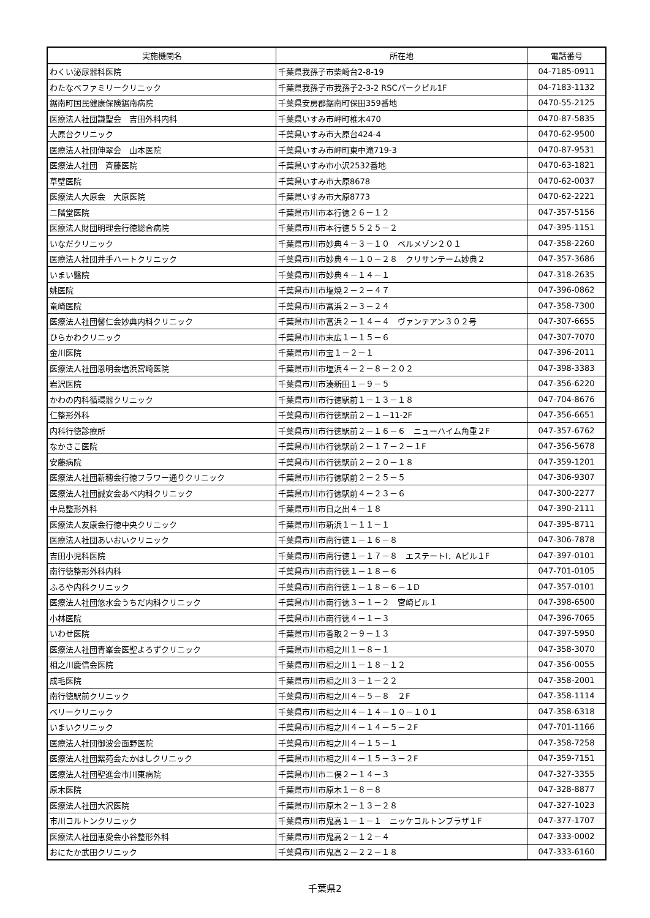| 実施機関名 | 所在地 | 電話番号 |
| --- | --- | --- |
| わくい泌尿器科医院 | 千葉県我孫子市柴崎台2-8-19 | 04-7185-0911 |
| わたなべファミリークリニック | 千葉県我孫子市我孫子2-3-2 RSCパークビル1F | 04-7183-1132 |
| 鋸南町国民健康保険鋸南病院 | 千葉県安房郡鋸南町保田359番地 | 0470-55-2125 |
| 医療法人社団謙聖会 吉田外科内科 | 千葉県いすみ市岬町椎木470 | 0470-87-5835 |
| 大原台クリニック | 千葉県いすみ市大原台424-4 | 0470-62-9500 |
| 医療法人社団伸翠会 山本医院 | 千葉県いすみ市岬町東中滝719-3 | 0470-87-9531 |
| 医療法人社団 斉藤医院 | 千葉県いすみ市小沢2532番地 | 0470-63-1821 |
| 草壁医院 | 千葉県いすみ市大原8678 | 0470-62-0037 |
| 医療法人大原会 大原医院 | 千葉県いすみ市大原8773 | 0470-62-2221 |
| 二階堂医院 | 千葉県市川市本行徳２６－１２ | 047-357-5156 |
| 医療法人財団明理会行徳総合病院 | 千葉県市川市本行徳５５２５－２ | 047-395-1151 |
| いなだクリニック | 千葉県市川市妙典４－３－１０ ベルメゾン２０１ | 047-358-2260 |
| 医療法人社団井手ハートクリニック | 千葉県市川市妙典４－１０－２８ クリサンテーム妙典２ | 047-357-3686 |
| いまい醫院 | 千葉県市川市妙典４－１４－１ | 047-318-2635 |
| 姚医院 | 千葉県市川市塩焼２－２－４７ | 047-396-0862 |
| 竜崎医院 | 千葉県市川市富浜２－３－２４ | 047-358-7300 |
| 医療法人社団馨仁会妙典内科クリニック | 千葉県市川市富浜２－１４－４ ヴァンテアン３０２号 | 047-307-6655 |
| ひらかわクリニック | 千葉県市川市末広１－１５－６ | 047-307-7070 |
| 金川医院 | 千葉県市川市宝１－２－１ | 047-396-2011 |
| 医療法人社団恩明会塩浜宮崎医院 | 千葉県市川市塩浜４－２－８－２０２ | 047-398-3383 |
| 岩沢医院 | 千葉県市川市湊新田１－９－５ | 047-356-6220 |
| かわの内科循環器クリニック | 千葉県市川市行徳駅前１－１３－１８ | 047-704-8676 |
| 仁整形外科 | 千葉県市川市行徳駅前２－１－11-2F | 047-356-6651 |
| 内科行徳診療所 | 千葉県市川市行徳駅前２－１６－６ ニューハイム角重２F | 047-357-6762 |
| なかさこ医院 | 千葉県市川市行徳駅前２－１７－２－１F | 047-356-5678 |
| 安藤病院 | 千葉県市川市行徳駅前２－２０－１８ | 047-359-1201 |
| 医療法人社団新穂会行徳フラワー通りクリニック | 千葉県市川市行徳駅前２－２５－５ | 047-306-9307 |
| 医療法人社団誠安会あべ内科クリニック | 千葉県市川市行徳駅前４－２３－６ | 047-300-2277 |
| 中島整形外科 | 千葉県市川市日之出４－１８ | 047-390-2111 |
| 医療法人友康会行徳中央クリニック | 千葉県市川市新浜１－１１－１ | 047-395-8711 |
| 医療法人社団あいおいクリニック | 千葉県市川市南行徳１－１６－８ | 047-306-7878 |
| 吉田小児科医院 | 千葉県市川市南行徳１－１７－８ エステートI．Aビル１F | 047-397-0101 |
| 南行徳整形外科内科 | 千葉県市川市南行徳１－１８－６ | 047-701-0105 |
| ふるや内科クリニック | 千葉県市川市南行徳１－１８－６－１D | 047-357-0101 |
| 医療法人社団悠水会うちだ内科クリニック | 千葉県市川市南行徳３－１－２ 宮崎ビル１ | 047-398-6500 |
| 小林医院 | 千葉県市川市南行徳４－１－３ | 047-396-7065 |
| いわせ医院 | 千葉県市川市香取２－９－１３ | 047-397-5950 |
| 医療法人社団青峯会医聖よろずクリニック | 千葉県市川市相之川１－８－１ | 047-358-3070 |
| 相之川慶信会医院 | 千葉県市川市相之川１－１８－１２ | 047-356-0055 |
| 成毛医院 | 千葉県市川市相之川３－１－２２ | 047-358-2001 |
| 南行徳駅前クリニック | 千葉県市川市相之川４－５－８ ２F | 047-358-1114 |
| ベリークリニック | 千葉県市川市相之川４－１４－１０－１０１ | 047-358-6318 |
| いまいクリニック | 千葉県市川市相之川４－１４－５－２F | 047-701-1166 |
| 医療法人社団御波会面野医院 | 千葉県市川市相之川４－１５－１ | 047-358-7258 |
| 医療法人社団紫苑会たかはしクリニック | 千葉県市川市相之川４－１５－３－２F | 047-359-7151 |
| 医療法人社団聖進会市川東病院 | 千葉県市川市二俣２－１４－３ | 047-327-3355 |
| 原木医院 | 千葉県市川市原木１－８－８ | 047-328-8877 |
| 医療法人社団大沢医院 | 千葉県市川市原木２－１３－２８ | 047-327-1023 |
| 市川コルトンクリニック | 千葉県市川市鬼高１－１－１ ニッケコルトンプラザ１F | 047-377-1707 |
| 医療法人社団恵愛会小谷整形外科 | 千葉県市川市鬼高２－１２－４ | 047-333-0002 |
| おにたか武田クリニック | 千葉県市川市鬼高２－２２－１８ | 047-333-6160 |
千葉県2